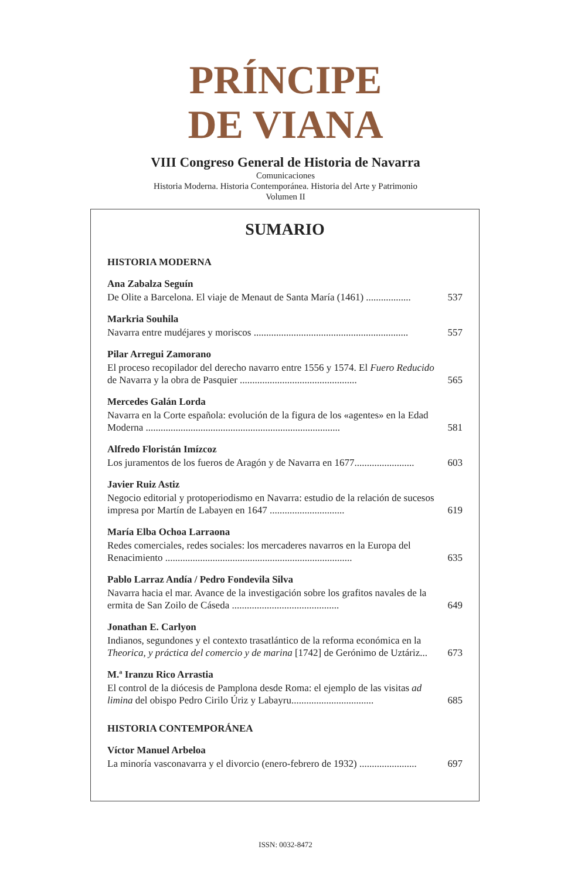PRÍNCIPE
DE VIANA
VIII Congreso General de Historia de Navarra
Comunicaciones
Historia Moderna. Historia Contemporánea. Historia del Arte y Patrimonio
Volumen II
SUMARIO
HISTORIA MODERNA
Ana Zabalza Seguín
De Olite a Barcelona. El viaje de Menaut de Santa María (1461) .................. 537
Markria Souhila
Navarra entre mudéjares y moriscos .............................................................. 557
Pilar Arregui Zamorano
El proceso recopilador del derecho navarro entre 1556 y 1574. El Fuero Reducido de Navarra y la obra de Pasquier ............................................... 565
Mercedes Galán Lorda
Navarra en la Corte española: evolución de la figura de los «agentes» en la Edad Moderna .............................................................................. 581
Alfredo Floristán Imízcoz
Los juramentos de los fueros de Aragón y de Navarra en 1677........................ 603
Javier Ruiz Astiz
Negocio editorial y protoperiodismo en Navarra: estudio de la relación de sucesos impresa por Martín de Labayen en 1647 .............................. 619
María Elba Ochoa Larraona
Redes comerciales, redes sociales: los mercaderes navarros en la Europa del Renacimiento ........................................................................... 635
Pablo Larraz Andía / Pedro Fondevila Silva
Navarra hacia el mar. Avance de la investigación sobre los grafitos navales de la ermita de San Zoilo de Cáseda ........................................... 649
Jonathan E. Carlyon
Indianos, segundones y el contexto trasatlántico de la reforma económica en la Theorica, y práctica del comercio y de marina [1742] de Gerónimo de Uztáriz... 673
M.ª Iranzu Rico Arrastia
El control de la diócesis de Pamplona desde Roma: el ejemplo de las visitas ad limina del obispo Pedro Cirilo Úriz y Labayru................................. 685
HISTORIA CONTEMPORÁNEA
Víctor Manuel Arbeloa
La minoría vasconavarra y el divorcio (enero-febrero de 1932) ....................... 697
ISSN: 0032-8472